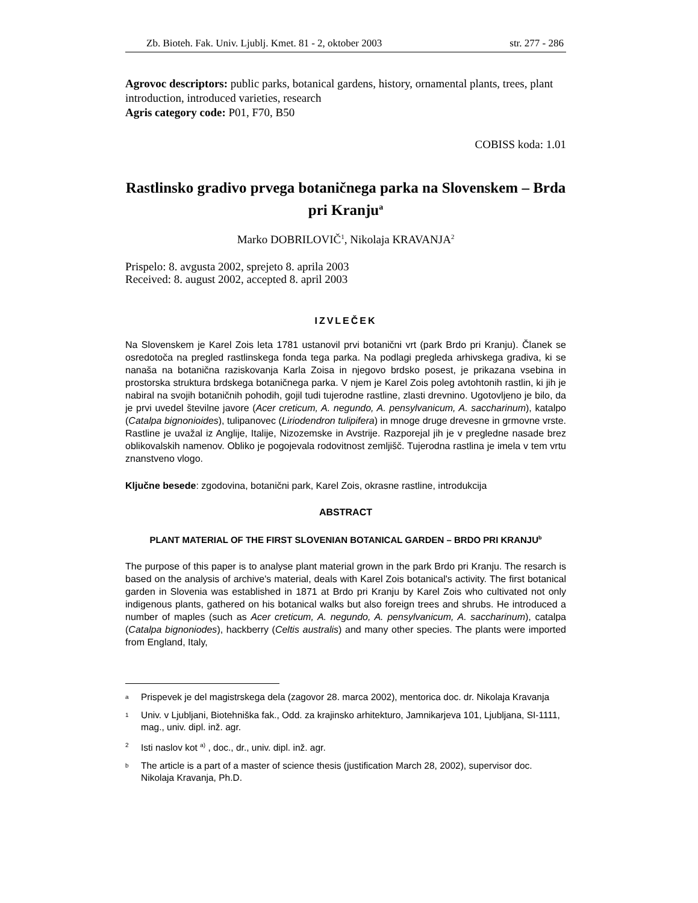Zb. Bioteh. Fak. Univ. Ljublj. Kmet. 81 - 2, oktober 2003 str. 277 - 286
Agrovoc descriptors: public parks, botanical gardens, history, ornamental plants, trees, plant introduction, introduced varieties, research
Agris category code: P01, F70, B50
COBISS koda: 1.01
Rastlinsko gradivo prvega botaničnega parka na Slovenskem – Brda pri Kranju<sup>a</sup>
Marko DOBRILOVIČ<sup>1</sup>, Nikolaja KRAVANJA<sup>2</sup>
Prispelo: 8. avgusta 2002, sprejeto 8. aprila 2003
Received: 8. august 2002, accepted 8. april 2003
IZVLEČEK
Na Slovenskem je Karel Zois leta 1781 ustanovil prvi botanični vrt (park Brdo pri Kranju). Članek se osredotoča na pregled rastlinskega fonda tega parka. Na podlagi pregleda arhivskega gradiva, ki se nanaša na botanična raziskovanja Karla Zoisa in njegovo brdsko posest, je prikazana vsebina in prostorska struktura brdskega botaničnega parka. V njem je Karel Zois poleg avtohtonih rastlin, ki jih je nabiral na svojih botaničnih pohodih, gojil tudi tujerodne rastline, zlasti drevnino. Ugotovljeno je bilo, da je prvi uvedel številne javore (Acer creticum, A. negundo, A. pensylvanicum, A. saccharinum), katalpo (Catalpa bignonioides), tulipanovec (Liriodendron tulipifera) in mnoge druge drevesne in grmovne vrste. Rastline je uvažal iz Anglije, Italije, Nizozemske in Avstrije. Razporejal jih je v pregledne nasade brez oblikovalskih namenov. Obliko je pogojevala rodovitnost zemljišč. Tujerodna rastlina je imela v tem vrtu znanstveno vlogo.
Ključne besede: zgodovina, botanični park, Karel Zois, okrasne rastline, introdukcija
ABSTRACT
PLANT MATERIAL OF THE FIRST SLOVENIAN BOTANICAL GARDEN – BRDO PRI KRANJU<sup>b</sup>
The purpose of this paper is to analyse plant material grown in the park Brdo pri Kranju. The resarch is based on the analysis of archive's material, deals with Karel Zois botanical's activity. The first botanical garden in Slovenia was established in 1871 at Brdo pri Kranju by Karel Zois who cultivated not only indigenous plants, gathered on his botanical walks but also foreign trees and shrubs. He introduced a number of maples (such as Acer creticum, A. negundo, A. pensylvanicum, A. saccharinum), catalpa (Catalpa bignoniodes), hackberry (Celtis australis) and many other species. The plants were imported from England, Italy,
<sup>a</sup> Prispevek je del magistrskega dela (zagovor 28. marca 2002), mentorica doc. dr. Nikolaja Kravanja
<sup>1</sup> Univ. v Ljubljani, Biotehniška fak., Odd. za krajinsko arhitekturo, Jamnikarjeva 101, Ljubljana, SI-1111, mag., univ. dipl. inž. agr.
<sup>2</sup> Isti naslov kot <sup>a)</sup> , doc., dr., univ. dipl. inž. agr.
<sup>b</sup> The article is a part of a master of science thesis (justification March 28, 2002), supervisor doc. Nikolaja Kravanja, Ph.D.